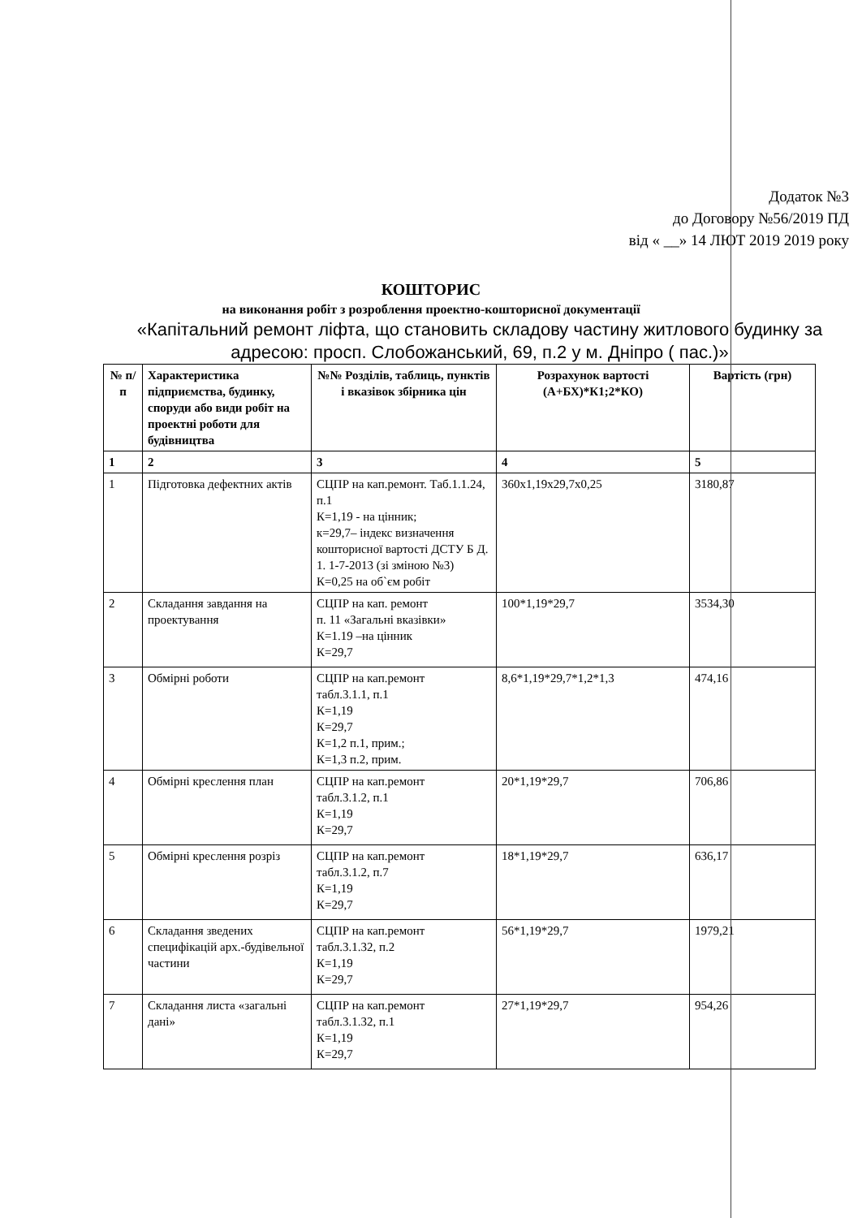Додаток №3
до Договору №56/2019 ПД
від « __» 14 ЛЮТ 2019 2019 року
КОШТОРИС
на виконання робіт з розроблення проектно-кошторисної документації
«Капітальний ремонт ліфта, що становить складову частину житлового будинку за адресою: просп. Слобожанський, 69, п.2 у м. Дніпро ( пас.)»
| № п/п | Характеристика підприємства, будинку, споруди або види робіт на проектні роботи для будівництва | №№ Розділів, таблиць, пунктів і вказівок збірника цін | Розрахунок вартості (А+БХ)*К1;2*КО) | Вартість (грн) |
| --- | --- | --- | --- | --- |
| 1 | 2 | 3 | 4 | 5 |
| 1 | Підготовка дефектних актів | СЦПР на кап.ремонт. Таб.1.1.24, п.1 К=1,19 - на цінник; к=29,7– індекс визначення кошторисної вартості ДСТУ Б Д. 1. 1-7-2013 (зі зміною №3) К=0,25 на об`єм робіт | 360х1,19х29,7х0,25 | 3180,87 |
| 2 | Складання завдання на проектування | СЦПР на кап. ремонт п. 11 «Загальні вказівки» К=1.19 –на цінник К=29,7 | 100*1,19*29,7 | 3534,30 |
| 3 | Обмірні роботи | СЦПР на кап.ремонт табл.3.1.1, п.1 К=1,19 К=29,7 К=1,2 п.1, прим.; К=1,3 п.2, прим. | 8,6*1,19*29,7*1,2*1,3 | 474,16 |
| 4 | Обмірні креслення план | СЦПР на кап.ремонт табл.3.1.2, п.1 К=1,19 К=29,7 | 20*1,19*29,7 | 706,86 |
| 5 | Обмірні креслення розріз | СЦПР на кап.ремонт табл.3.1.2, п.7 К=1,19 К=29,7 | 18*1,19*29,7 | 636,17 |
| 6 | Складання зведених специфікацій арх.-будівельної частини | СЦПР на кап.ремонт табл.3.1.32, п.2 К=1,19 К=29,7 | 56*1,19*29,7 | 1979,21 |
| 7 | Складання листа «загальні дані» | СЦПР на кап.ремонт табл.3.1.32, п.1 К=1,19 К=29,7 | 27*1,19*29,7 | 954,26 |